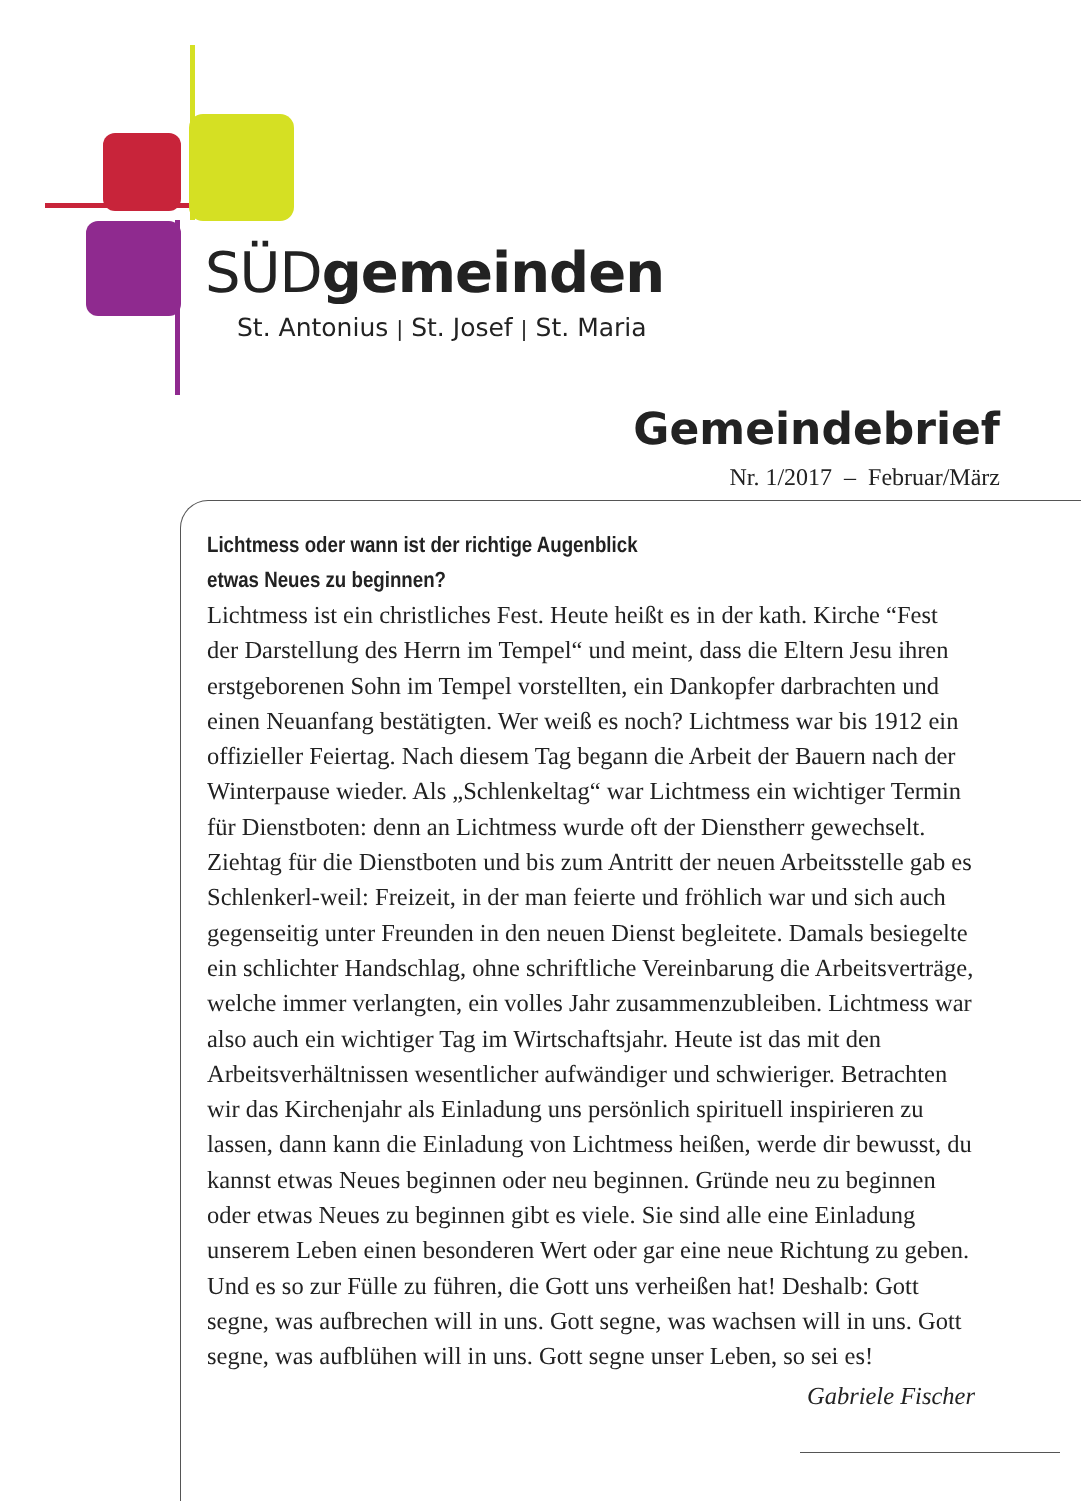SÜDgemeinden
St. Antonius | St. Josef | St. Maria
Gemeindebrief
Nr. 1/2017 – Februar/März
Lichtmess oder wann ist der richtige Augenblick
etwas Neues zu beginnen?
Lichtmess ist ein christliches Fest. Heute heißt es in der kath. Kirche “Fest der Darstellung des Herrn im Tempel“ und meint, dass die Eltern Jesu ihren erstgeborenen Sohn im Tempel vorstellten, ein Dankopfer darbrach­ten und einen Neuanfang bestätigten. Wer weiß es noch? Lichtmess war bis 1912 ein offizieller Feiertag. Nach diesem Tag begann die Arbeit der Bauern nach der Winterpause wieder. Als „Schlenkeltag“ war Lichtmess ein wichtiger Termin für Dienstboten: denn an Lichtmess wurde oft der Dienstherr gewechselt. Ziehtag für die Dienstboten und bis zum Antritt der neuen Arbeitsstelle gab es Schlenkerl-weil: Freizeit, in der man feierte und fröhlich war und sich auch gegenseitig unter Freunden in den neuen Dienst begleitete. Damals besiegelte ein schlichter Handschlag, ohne schriftliche Vereinbarung die Arbeitsverträge, welche immer verlangten, ein volles Jahr zusammenzubleiben. Lichtmess war also auch ein wichtiger Tag im Wirtschaftsjahr. Heute ist das mit den Arbeitsverhältnissen wesentlicher aufwändiger und schwieriger. Betrachten wir das Kirchenjahr als Einladung uns persönlich spirituell inspirieren zu lassen, dann kann die Einladung von Lichtmess heißen, werde dir bewusst, du kannst etwas Neues beginnen oder neu beginnen. Gründe neu zu beginnen oder etwas Neues zu beginnen gibt es viele. Sie sind alle eine Einladung unserem Leben einen besonderen Wert oder gar eine neue Richtung zu geben. Und es so zur Fülle zu führen, die Gott uns verheißen hat! Deshalb: Gott segne, was aufbrechen will in uns. Gott segne, was wachsen will in uns. Gott segne, was aufblühen will in uns. Gott segne unser Leben, so sei es!
Gabriele Fischer